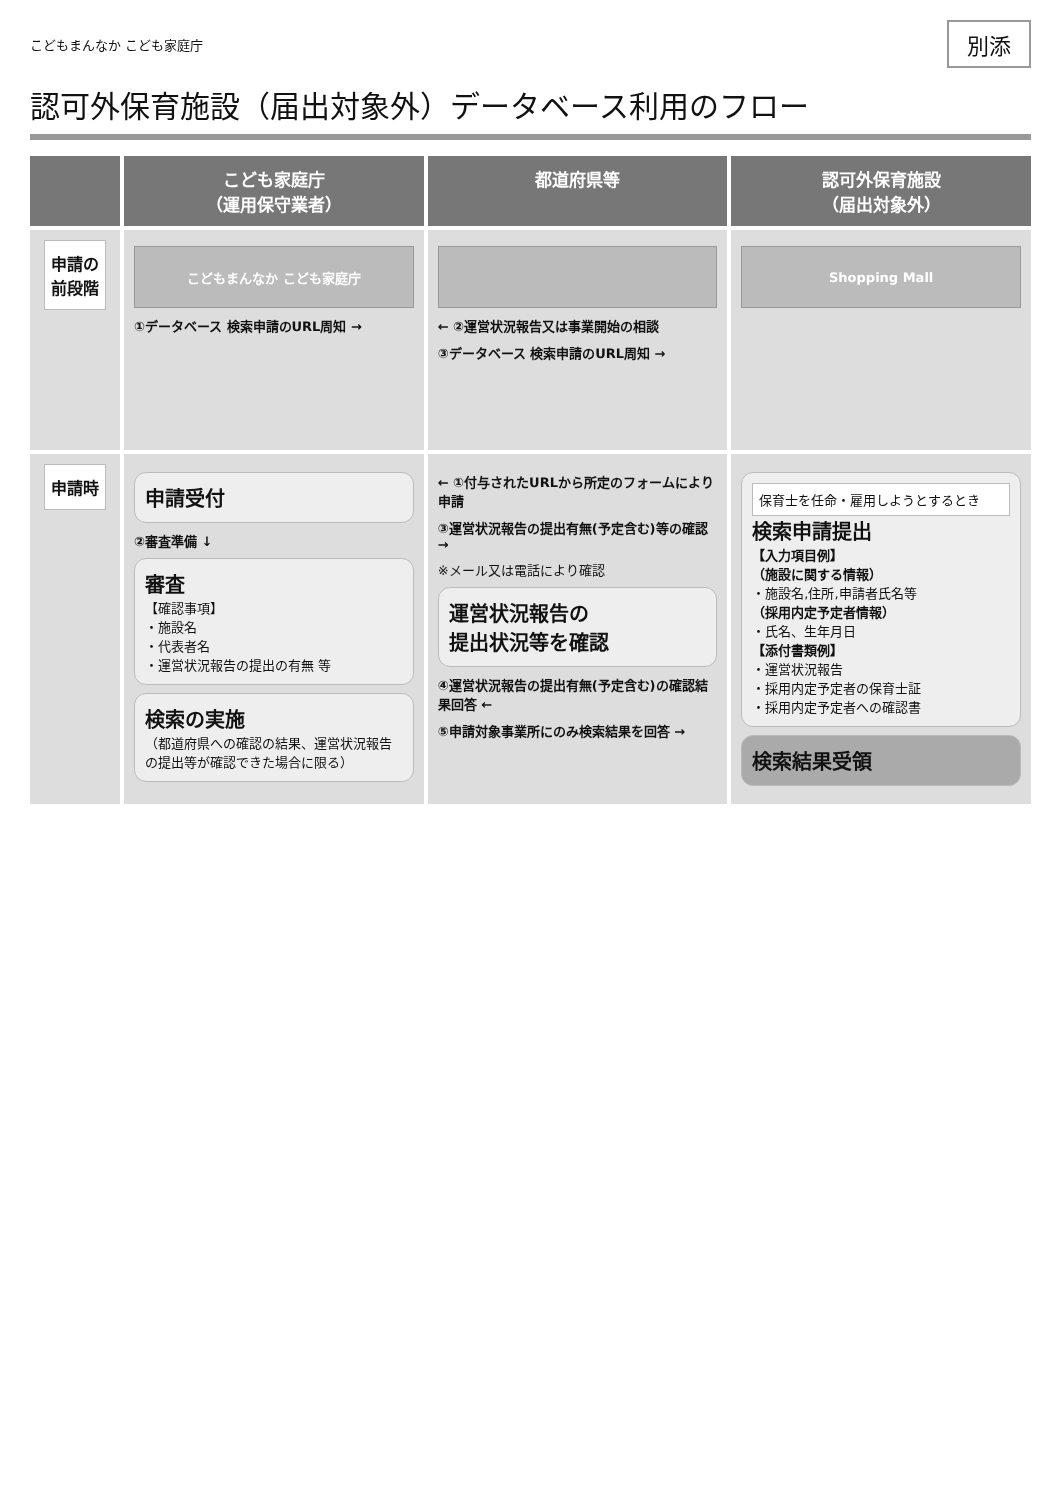こどもまんなか こども家庭庁
別添
認可外保育施設（届出対象外）データベース利用のフロー
こども家庭庁
（運用保守業者）
都道府県等
認可外保育施設
（届出対象外）
申請の
前段階
こどもまんなか こども家庭庁
①データベース 検索申請のURL周知 →
← ②運営状況報告又は事業開始の相談
③データベース 検索申請のURL周知 →
Shopping Mall
申請時
申請受付
②審査準備 ↓
審査
【確認事項】
・施設名
・代表者名
・運営状況報告の提出の有無 等
検索の実施
（都道府県への確認の結果、運営状況報告の提出等が確認できた場合に限る）
← ①付与されたURLから所定のフォームにより申請
③運営状況報告の提出有無(予定含む)等の確認 →
※メール又は電話により確認
運営状況報告の
提出状況等を確認
④運営状況報告の提出有無(予定含む)の確認結果回答 ←
⑤申請対象事業所にのみ検索結果を回答 →
保育士を任命・雇用しようとするとき
検索申請提出
【入力項目例】
（施設に関する情報）
・施設名,住所,申請者氏名等
（採用内定予定者情報）
・氏名、生年月日
【添付書類例】
・運営状況報告
・採用内定予定者の保育士証
・採用内定予定者への確認書
検索結果受領